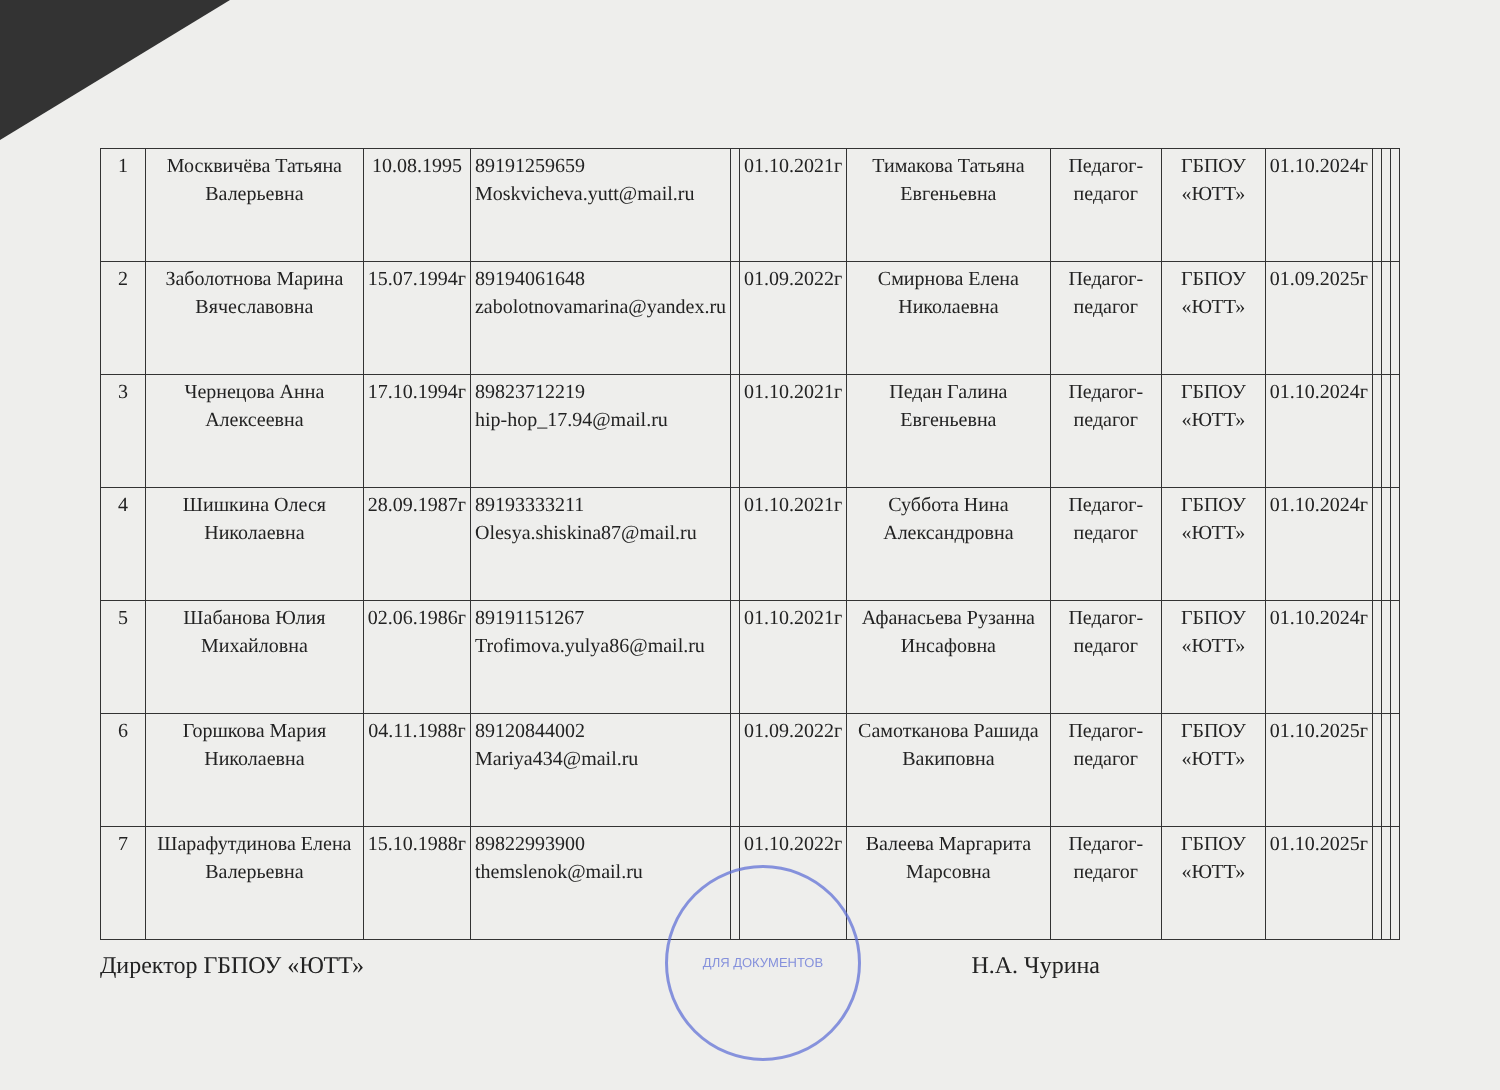| 1 | Москвичёва Татьяна Валерьевна | 10.08.1995 | 89191259659 Moskvicheva.yutt@mail.ru | | 01.10.2021г | Тимакова Татьяна Евгеньевна | Педагог-педагог | ГБПОУ «ЮТТ» | 01.10.2024г | | | |
| 2 | Заболотнова Марина Вячеславовна | 15.07.1994г | 89194061648 zabolotnovamarina@yandex.ru | | 01.09.2022г | Смирнова Елена Николаевна | Педагог-педагог | ГБПОУ «ЮТТ» | 01.09.2025г | | | |
| 3 | Чернецова Анна Алексеевна | 17.10.1994г | 89823712219 hip-hop_17.94@mail.ru | | 01.10.2021г | Педан Галина Евгеньевна | Педагог-педагог | ГБПОУ «ЮТТ» | 01.10.2024г | | | |
| 4 | Шишкина Олеся Николаевна | 28.09.1987г | 89193333211 Olesya.shiskina87@mail.ru | | 01.10.2021г | Суббота Нина Александровна | Педагог-педагог | ГБПОУ «ЮТТ» | 01.10.2024г | | | |
| 5 | Шабанова Юлия Михайловна | 02.06.1986г | 89191151267 Trofimova.yulya86@mail.ru | | 01.10.2021г | Афанасьева Рузанна Инсафовна | Педагог-педагог | ГБПОУ «ЮТТ» | 01.10.2024г | | | |
| 6 | Горшкова Мария Николаевна | 04.11.1988г | 89120844002 Mariya434@mail.ru | | 01.09.2022г | Самотканова Рашида Вакиповна | Педагог-педагог | ГБПОУ «ЮТТ» | 01.10.2025г | | | |
| 7 | Шарафутдинова Елена Валерьевна | 15.10.1988г | 89822993900 themslenok@mail.ru | | 01.10.2022г | Валеева Маргарита Марсовна | Педагог-педагог | ГБПОУ «ЮТТ» | 01.10.2025г | | | |
Директор ГБПОУ «ЮТТ» Н.А. Чурина
ДЛЯ ДОКУМЕНТОВ